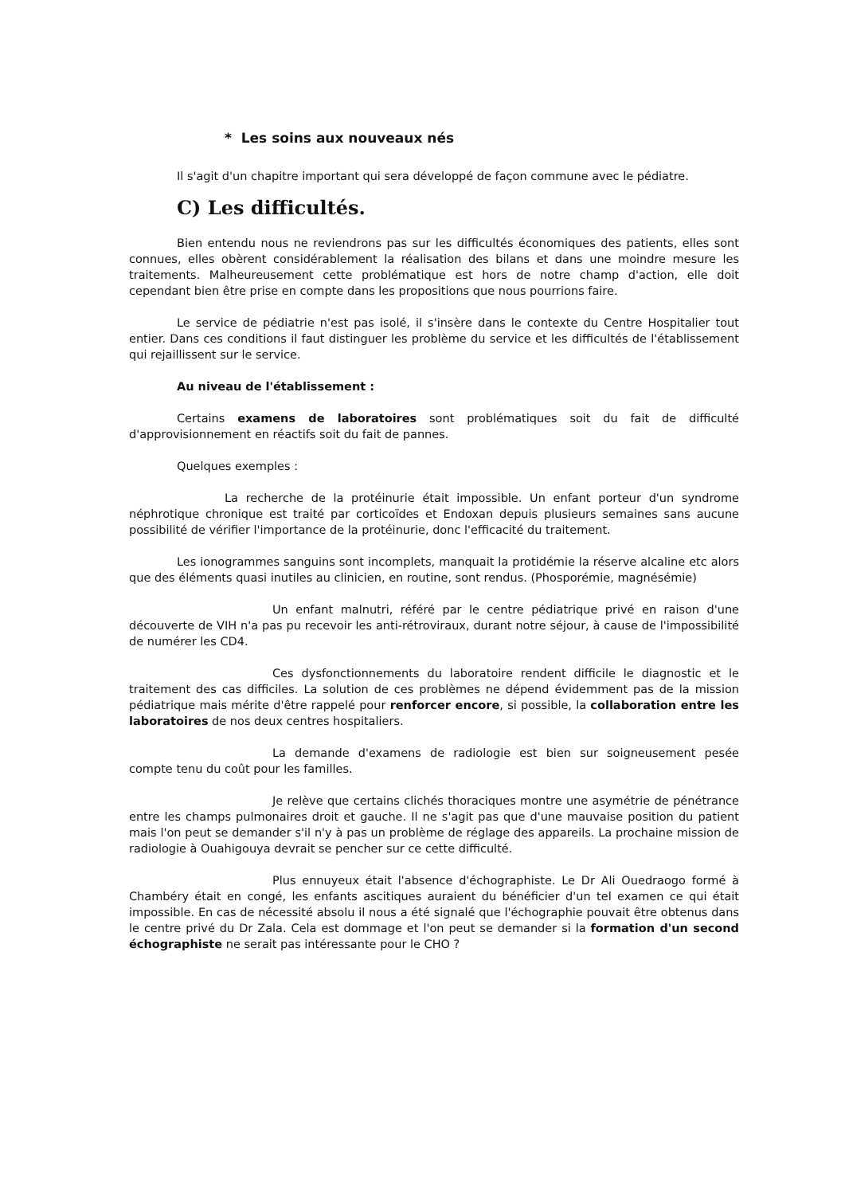* Les soins aux nouveaux nés
Il s'agit d'un chapitre important qui sera développé de façon commune avec le pédiatre.
C) Les difficultés.
Bien entendu nous ne reviendrons pas sur les difficultés économiques des patients, elles sont connues, elles obèrent considérablement la réalisation des bilans et dans une moindre mesure les traitements. Malheureusement cette problématique est hors de notre champ d'action, elle doit cependant bien être prise en compte dans les propositions que nous pourrions faire.
Le service de pédiatrie n'est pas isolé, il s'insère dans le contexte du Centre Hospitalier tout entier. Dans ces conditions il faut distinguer les problème du service et les difficultés de l'établissement qui rejaillissent sur le service.
Au niveau de l'établissement :
Certains examens de laboratoires sont problématiques soit du fait de difficulté d'approvisionnement en réactifs soit du fait de pannes.
Quelques exemples :
La recherche de la protéinurie était impossible. Un enfant porteur d'un syndrome néphrotique chronique est traité par corticoïdes et Endoxan depuis plusieurs semaines sans aucune possibilité de vérifier l'importance de la protéinurie, donc l'efficacité du traitement.
Les ionogrammes sanguins sont incomplets, manquait la protidémie la réserve alcaline etc alors que des éléments quasi inutiles au clinicien, en routine, sont rendus. (Phosporémie, magnésémie)
Un enfant malnutri, référé par le centre pédiatrique privé en raison d'une découverte de VIH n'a pas pu recevoir les anti-rétroviraux, durant notre séjour, à cause de l'impossibilité de numérer les CD4.
Ces dysfonctionnements du laboratoire rendent difficile le diagnostic et le traitement des cas difficiles. La solution de ces problèmes ne dépend évidemment pas de la mission pédiatrique mais mérite d'être rappelé pour renforcer encore, si possible, la collaboration entre les laboratoires de nos deux centres hospitaliers.
La demande d'examens de radiologie est bien sur soigneusement pesée compte tenu du coût pour les familles.
Je relève que certains clichés thoraciques montre une asymétrie de pénétrance entre les champs pulmonaires droit et gauche. Il ne s'agit pas que d'une mauvaise position du patient mais l'on peut se demander s'il n'y à pas un problème de réglage des appareils. La prochaine mission de radiologie à Ouahigouya devrait se pencher sur ce cette difficulté.
Plus ennuyeux était l'absence d'échographiste. Le Dr Ali Ouedraogo formé à Chambéry était en congé, les enfants ascitiques auraient du bénéficier d'un tel examen ce qui était impossible. En cas de nécessité absolu il nous a été signalé que l'échographie pouvait être obtenus dans le centre privé du Dr Zala. Cela est dommage et l'on peut se demander si la formation d'un second échographiste ne serait pas intéressante pour le CHO ?